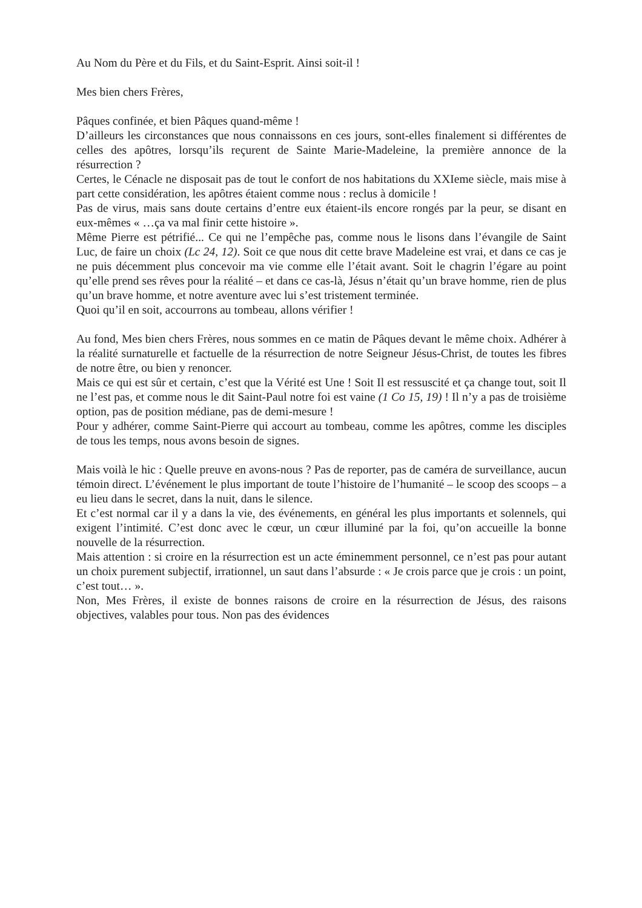Au Nom du Père et du Fils, et du Saint-Esprit. Ainsi soit-il !
Mes bien chers Frères,
Pâques confinée, et bien Pâques quand-même !
D’ailleurs les circonstances que nous connaissons en ces jours, sont-elles finalement si différentes de celles des apôtres, lorsqu’ils reçurent de Sainte Marie-Madeleine, la première annonce de la résurrection ?
Certes, le Cénacle ne disposait pas de tout le confort de nos habitations du XXIeme siècle, mais mise à part cette considération, les apôtres étaient comme nous : reclus à domicile !
Pas de virus, mais sans doute certains d’entre eux étaient-ils encore rongés par la peur, se disant en eux-mêmes « …ça va mal finir cette histoire ».
Même Pierre est pétrifié... Ce qui ne l’empêche pas, comme nous le lisons dans l’évangile de Saint Luc, de faire un choix (Lc 24, 12). Soit ce que nous dit cette brave Madeleine est vrai, et dans ce cas je ne puis décemment plus concevoir ma vie comme elle l’était avant. Soit le chagrin l’égare au point qu’elle prend ses rêves pour la réalité – et dans ce cas-là, Jésus n’était qu’un brave homme, rien de plus qu’un brave homme, et notre aventure avec lui s’est tristement terminée.
Quoi qu’il en soit, accourrons au tombeau, allons vérifier !
Au fond, Mes bien chers Frères, nous sommes en ce matin de Pâques devant le même choix. Adhérer à la réalité surnaturelle et factuelle de la résurrection de notre Seigneur Jésus-Christ, de toutes les fibres de notre être, ou bien y renoncer.
Mais ce qui est sûr et certain, c’est que la Vérité est Une ! Soit Il est ressuscité et ça change tout, soit Il ne l’est pas, et comme nous le dit Saint-Paul notre foi est vaine (1 Co 15, 19) ! Il n’y a pas de troisième option, pas de position médiane, pas de demi-mesure !
Pour y adhérer, comme Saint-Pierre qui accourt au tombeau, comme les apôtres, comme les disciples de tous les temps, nous avons besoin de signes.
Mais voilà le hic : Quelle preuve en avons-nous ? Pas de reporter, pas de caméra de surveillance, aucun témoin direct. L’événement le plus important de toute l’histoire de l’humanité – le scoop des scoops – a eu lieu dans le secret, dans la nuit, dans le silence.
Et c’est normal car il y a dans la vie, des événements, en général les plus importants et solennels, qui exigent l’intimité. C’est donc avec le cœur, un cœur illuminé par la foi, qu’on accueille la bonne nouvelle de la résurrection.
Mais attention : si croire en la résurrection est un acte éminemment personnel, ce n’est pas pour autant un choix purement subjectif, irrationnel, un saut dans l’absurde : « Je crois parce que je crois : un point, c’est tout… ».
Non, Mes Frères, il existe de bonnes raisons de croire en la résurrection de Jésus, des raisons objectives, valables pour tous. Non pas des évidences